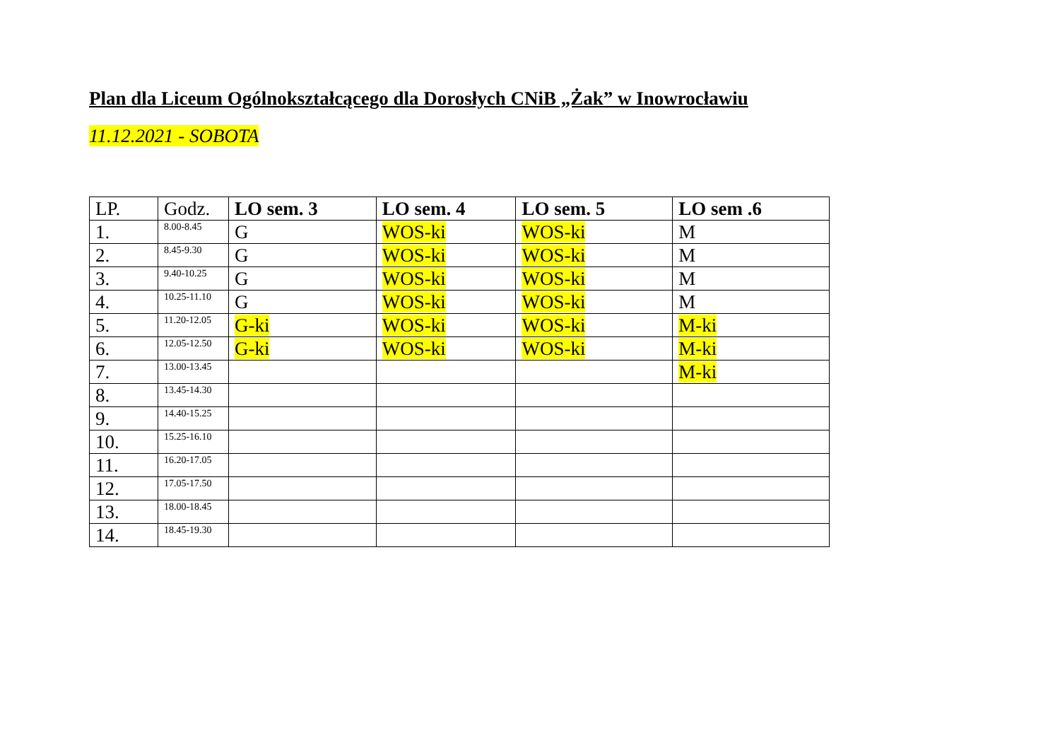Plan dla Liceum Ogólnokształcącego dla Dorosłych CNiB „Żak” w Inowrocławiu
11.12.2021 - SOBOTA
| LP. | Godz. | LO sem. 3 | LO sem. 4 | LO sem. 5 | LO sem .6 |
| --- | --- | --- | --- | --- | --- |
| 1. | 8.00-8.45 | G | WOS-ki | WOS-ki | M |
| 2. | 8.45-9.30 | G | WOS-ki | WOS-ki | M |
| 3. | 9.40-10.25 | G | WOS-ki | WOS-ki | M |
| 4. | 10.25-11.10 | G | WOS-ki | WOS-ki | M |
| 5. | 11.20-12.05 | G-ki | WOS-ki | WOS-ki | M-ki |
| 6. | 12.05-12.50 | G-ki | WOS-ki | WOS-ki | M-ki |
| 7. | 13.00-13.45 | | | | M-ki |
| 8. | 13.45-14.30 | | | | |
| 9. | 14.40-15.25 | | | | |
| 10. | 15.25-16.10 | | | | |
| 11. | 16.20-17.05 | | | | |
| 12. | 17.05-17.50 | | | | |
| 13. | 18.00-18.45 | | | | |
| 14. | 18.45-19.30 | | | | |